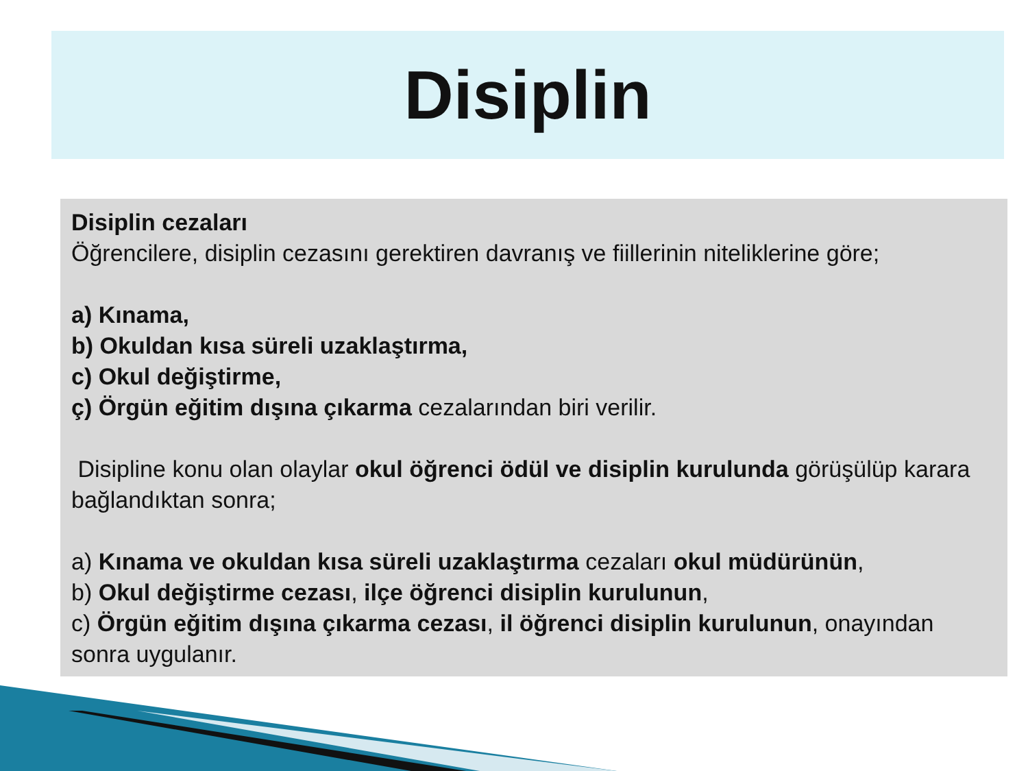Disiplin
Disiplin cezaları
Öğrencilere, disiplin cezasını gerektiren davranış ve fiillerinin niteliklerine göre;
a) Kınama,
b) Okuldan kısa süreli uzaklaştırma,
c) Okul değiştirme,
ç) Örgün eğitim dışına çıkarma cezalarından biri verilir.
Disipline konu olan olaylar okul öğrenci ödül ve disiplin kurulunda görüşülüp karara bağlandıktan sonra;
a) Kınama ve okuldan kısa süreli uzaklaştırma cezaları okul müdürünün,
b) Okul değiştirme cezası, ilçe öğrenci disiplin kurulunun,
c) Örgün eğitim dışına çıkarma cezası, il öğrenci disiplin kurulunun, onayından sonra uygulanır.